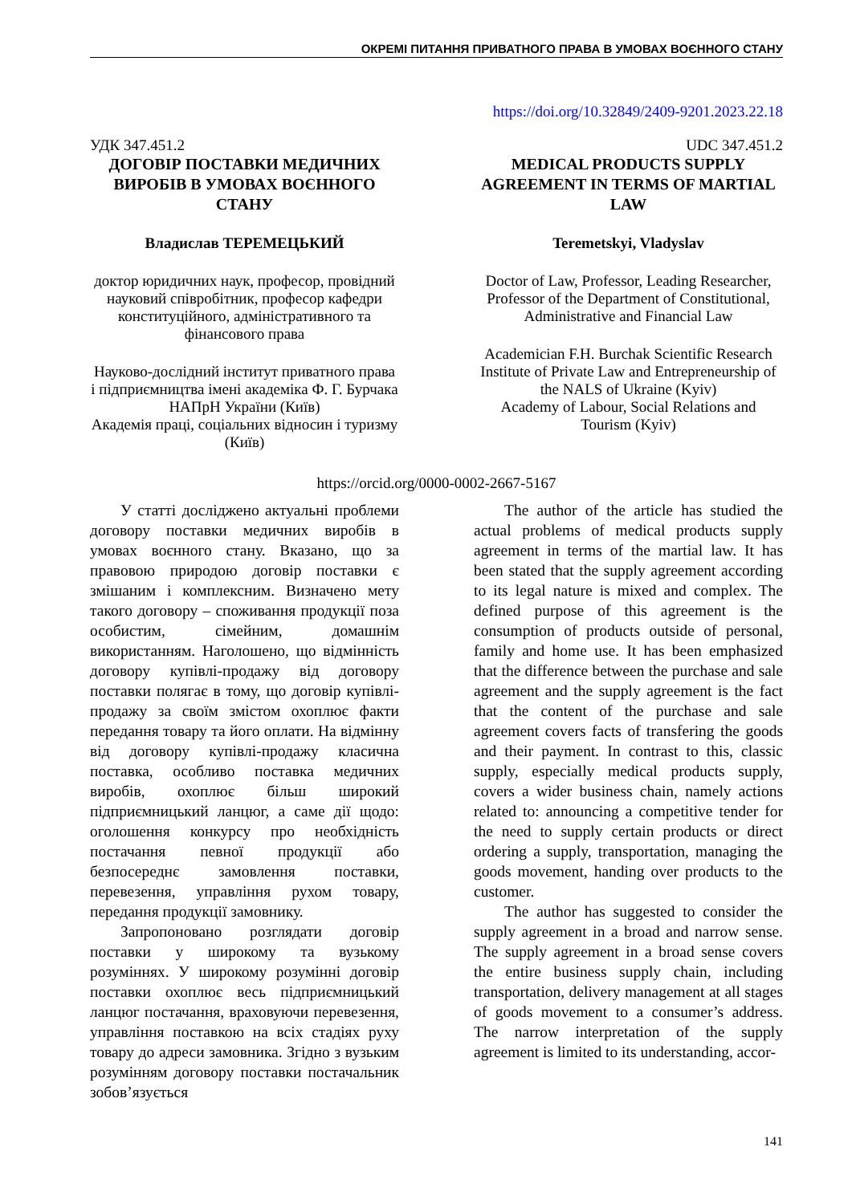ОКРЕМІ ПИТАННЯ ПРИВАТНОГО ПРАВА В УМОВАХ ВОЄННОГО СТАНУ
https://doi.org/10.32849/2409-9201.2023.22.18
УДК 347.451.2
ДОГОВІР ПОСТАВКИ МЕДИЧНИХ ВИРОБІВ В УМОВАХ ВОЄННОГО СТАНУ
Владислав ТЕРЕМЕЦЬКИЙ
доктор юридичних наук, професор, провідний науковий співробітник, професор кафедри конституційного, адміністративного та фінансового права
Науково-дослідний інститут приватного права і підприємництва імені академіка Ф. Г. Бурчака НАПрН України (Київ)
Академія праці, соціальних відносин і туризму (Київ)
UDC 347.451.2
MEDICAL PRODUCTS SUPPLY AGREEMENT IN TERMS OF MARTIAL LAW
Teremetskyi, Vladyslav
Doctor of Law, Professor, Leading Researcher, Professor of the Department of Constitutional, Administrative and Financial Law
Academician F.H. Burchak Scientific Research Institute of Private Law and Entrepreneurship of the NALS of Ukraine (Kyiv)
Academy of Labour, Social Relations and Tourism (Kyiv)
https://orcid.org/0000-0002-2667-5167
У статті досліджено актуальні проблеми договору поставки медичних виробів в умовах воєнного стану. Вказано, що за правовою природою договір поставки є змішаним і комплексним. Визначено мету такого договору – споживання продукції поза особистим, сімейним, домашнім використанням. Наголошено, що відмінність договору купівлі-продажу від договору поставки полягає в тому, що договір купівлі-продажу за своїм змістом охоплює факти передання товару та його оплати. На відмінну від договору купівлі-продажу класична поставка, особливо поставка медичних виробів, охоплює більш широкий підприємницький ланцюг, а саме дії щодо: оголошення конкурсу про необхідність постачання певної продукції або безпосереднє замовлення поставки, перевезення, управління рухом товару, передання продукції замовнику.
Запропоновано розглядати договір поставки у широкому та вузькому розуміннях. У широкому розумінні договір поставки охоплює весь підприємницький ланцюг постачання, враховуючи перевезення, управління поставкою на всіх стадіях руху товару до адреси замовника. Згідно з вузьким розумінням договору поставки постачальник зобов’язується
The author of the article has studied the actual problems of medical products supply agreement in terms of the martial law. It has been stated that the supply agreement according to its legal nature is mixed and complex. The defined purpose of this agreement is the consumption of products outside of personal, family and home use. It has been emphasized that the difference between the purchase and sale agreement and the supply agreement is the fact that the content of the purchase and sale agreement covers facts of transfering the goods and their payment. In contrast to this, classic supply, especially medical products supply, covers a wider business chain, namely actions related to: announcing a competitive tender for the need to supply certain products or direct ordering a supply, transportation, managing the goods movement, handing over products to the customer.
The author has suggested to consider the supply agreement in a broad and narrow sense. The supply agreement in a broad sense covers the entire business supply chain, including transportation, delivery management at all stages of goods movement to a consumer’s address. The narrow interpretation of the supply agreement is limited to its understanding, accor-
141